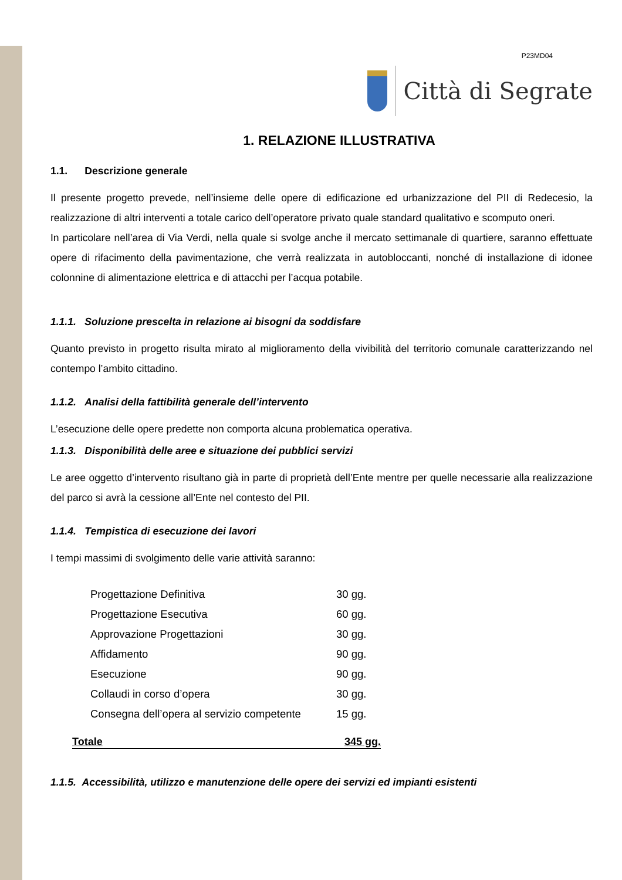P23MD04
Città di Segrate
1. RELAZIONE ILLUSTRATIVA
1.1. Descrizione generale
Il presente progetto prevede, nell’insieme delle opere di edificazione ed urbanizzazione del PII di Redecesio, la realizzazione di altri interventi a totale carico dell’operatore privato quale standard qualitativo e scomputo oneri.
In particolare nell’area di Via Verdi, nella quale si svolge anche il mercato settimanale di quartiere, saranno effettuate opere di rifacimento della pavimentazione, che verrà realizzata in autobloccanti, nonché di installazione di idonee colonnine di alimentazione elettrica e di attacchi per l’acqua potabile.
1.1.1. Soluzione prescelta in relazione ai bisogni da soddisfare
Quanto previsto in progetto risulta mirato al miglioramento della vivibilità del territorio comunale caratterizzando nel contempo l’ambito cittadino.
1.1.2. Analisi della fattibilità generale dell’intervento
L’esecuzione delle opere predette non comporta alcuna problematica operativa.
1.1.3. Disponibilità delle aree e situazione dei pubblici servizi
Le aree oggetto d’intervento risultano già in parte di proprietà dell’Ente mentre per quelle necessarie alla realizzazione del parco si avrà la cessione all’Ente nel contesto del PII.
1.1.4. Tempistica di esecuzione dei lavori
I tempi massimi di svolgimento delle varie attività saranno:
| Progettazione Definitiva | 30 gg. |
| Progettazione Esecutiva | 60 gg. |
| Approvazione Progettazioni | 30 gg. |
| Affidamento | 90 gg. |
| Esecuzione | 90 gg. |
| Collaudi in corso d’opera | 30 gg. |
| Consegna dell’opera al servizio competente | 15 gg. |
Totale 345 gg.
1.1.5. Accessibilità, utilizzo e manutenzione delle opere dei servizi ed impianti esistenti